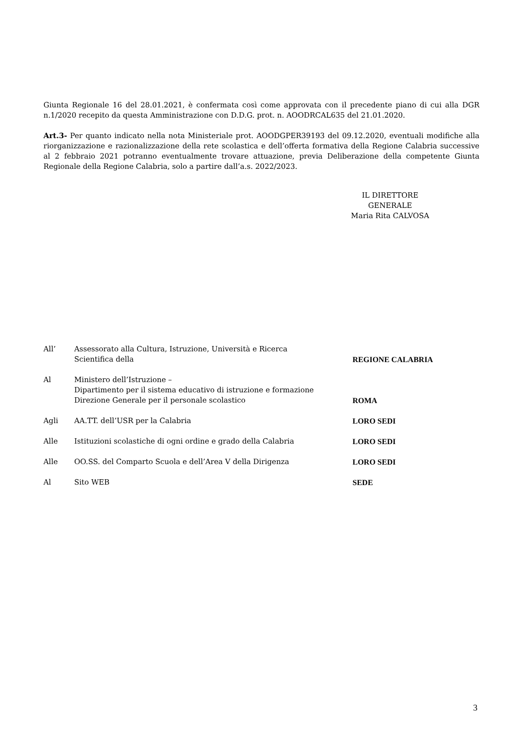Giunta Regionale 16 del 28.01.2021, è confermata così come approvata con il precedente piano di cui alla DGR n.1/2020 recepito da questa Amministrazione con D.D.G. prot. n. AOODRCAL635 del 21.01.2020.
Art.3- Per quanto indicato nella nota Ministeriale prot. AOODGPER39193 del 09.12.2020, eventuali modifiche alla riorganizzazione e razionalizzazione della rete scolastica e dell’offerta formativa della Regione Calabria successive al 2 febbraio 2021 potranno eventualmente trovare attuazione, previa Deliberazione della competente Giunta Regionale della Regione Calabria, solo a partire dall’a.s. 2022/2023.
IL DIRETTORE GENERALE
Maria Rita CALVOSA
| All’ | Assessorato alla Cultura, Istruzione, Università e Ricerca Scientifica della | REGIONE CALABRIA |
| Al | Ministero dell’Istruzione – Dipartimento per il sistema educativo di istruzione e formazione Direzione Generale per il personale scolastico | ROMA |
| Agli | AA.TT. dell’USR per la Calabria | LORO SEDI |
| Alle | Istituzioni scolastiche di ogni ordine e grado della Calabria | LORO SEDI |
| Alle | OO.SS. del Comparto Scuola e dell’Area V della Dirigenza | LORO SEDI |
| Al | Sito WEB | SEDE |
3